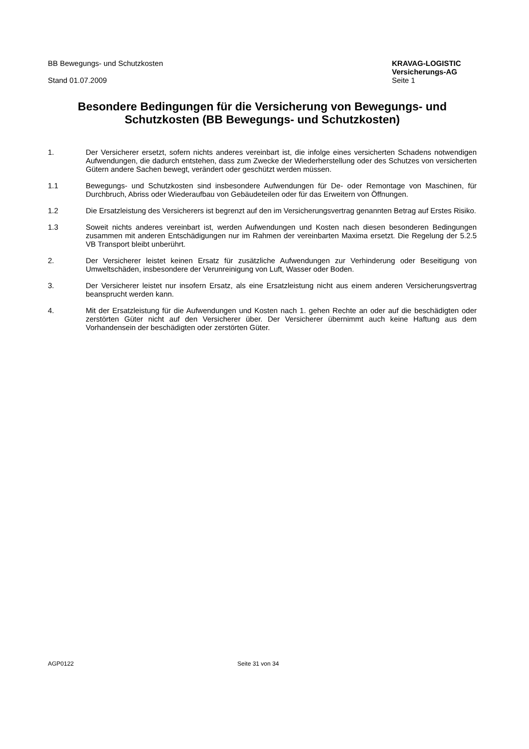BB Bewegungs- und Schutzkosten
Stand 01.07.2009
KRAVAG-LOGISTIC
Versicherungs-AG
Seite 1
Besondere Bedingungen für die Versicherung von Bewegungs- und Schutzkosten (BB Bewegungs- und Schutzkosten)
1. Der Versicherer ersetzt, sofern nichts anderes vereinbart ist, die infolge eines versicherten Schadens notwendigen Aufwendungen, die dadurch entstehen, dass zum Zwecke der Wiederherstellung oder des Schutzes von versicherten Gütern andere Sachen bewegt, verändert oder geschützt werden müssen.
1.1 Bewegungs- und Schutzkosten sind insbesondere Aufwendungen für De- oder Remontage von Maschinen, für Durchbruch, Abriss oder Wiederaufbau von Gebäudeteilen oder für das Erweitern von Öffnungen.
1.2 Die Ersatzleistung des Versicherers ist begrenzt auf den im Versicherungsvertrag genannten Betrag auf Erstes Risiko.
1.3 Soweit nichts anderes vereinbart ist, werden Aufwendungen und Kosten nach diesen besonderen Bedingungen zusammen mit anderen Entschädigungen nur im Rahmen der vereinbarten Maxima ersetzt. Die Regelung der 5.2.5 VB Transport bleibt unberührt.
2. Der Versicherer leistet keinen Ersatz für zusätzliche Aufwendungen zur Verhinderung oder Beseitigung von Umweltschäden, insbesondere der Verunreinigung von Luft, Wasser oder Boden.
3. Der Versicherer leistet nur insofern Ersatz, als eine Ersatzleistung nicht aus einem anderen Versicherungsvertrag beansprucht werden kann.
4. Mit der Ersatzleistung für die Aufwendungen und Kosten nach 1. gehen Rechte an oder auf die beschädigten oder zerstörten Güter nicht auf den Versicherer über. Der Versicherer übernimmt auch keine Haftung aus dem Vorhandensein der beschädigten oder zerstörten Güter.
AGP0122 Seite 31 von 34